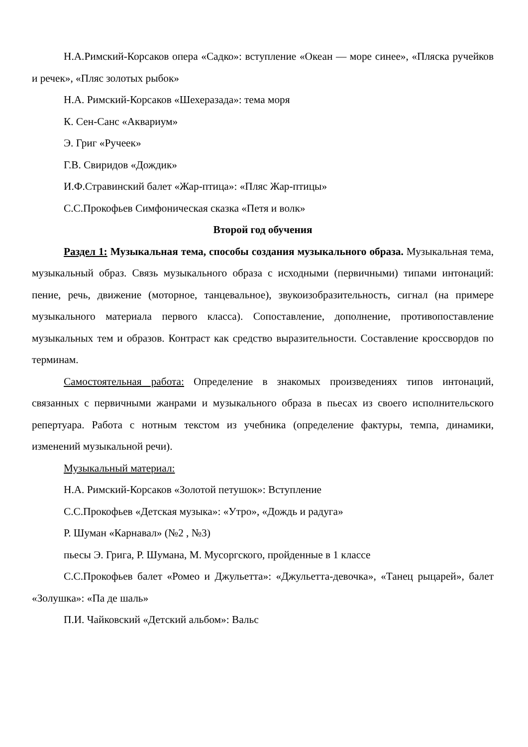Н.А.Римский-Корсаков опера «Садко»: вступление «Океан — море синее», «Пляска ручейков и речек», «Пляс золотых рыбок»
Н.А. Римский-Корсаков «Шехеразада»: тема моря
К. Сен-Санс «Аквариум»
Э. Григ «Ручеек»
Г.В. Свиридов «Дождик»
И.Ф.Стравинский балет «Жар-птица»: «Пляс Жар-птицы»
С.С.Прокофьев Симфоническая сказка «Петя и волк»
Второй год обучения
Раздел 1: Музыкальная тема, способы создания музыкального образа. Музыкальная тема, музыкальный образ. Связь музыкального образа с исходными (первичными) типами интонаций: пение, речь, движение (моторное, танцевальное), звукоизобразительность, сигнал (на примере музыкального материала первого класса). Сопоставление, дополнение, противопоставление музыкальных тем и образов. Контраст как средство выразительности. Составление кроссвордов по терминам.
Самостоятельная работа: Определение в знакомых произведениях типов интонаций, связанных с первичными жанрами и музыкального образа в пьесах из своего исполнительского репертуара. Работа с нотным текстом из учебника (определение фактуры, темпа, динамики, изменений музыкальной речи).
Музыкальный материал:
Н.А. Римский-Корсаков «Золотой петушок»: Вступление
С.С.Прокофьев «Детская музыка»: «Утро», «Дождь и радуга»
Р. Шуман «Карнавал» (№2 , №3)
пьесы Э. Грига, Р. Шумана, М. Мусоргского, пройденные в 1 классе
С.С.Прокофьев балет «Ромео и Джульетта»: «Джульетта-девочка», «Танец рыцарей», балет «Золушка»: «Па де шаль»
П.И. Чайковский «Детский альбом»: Вальс